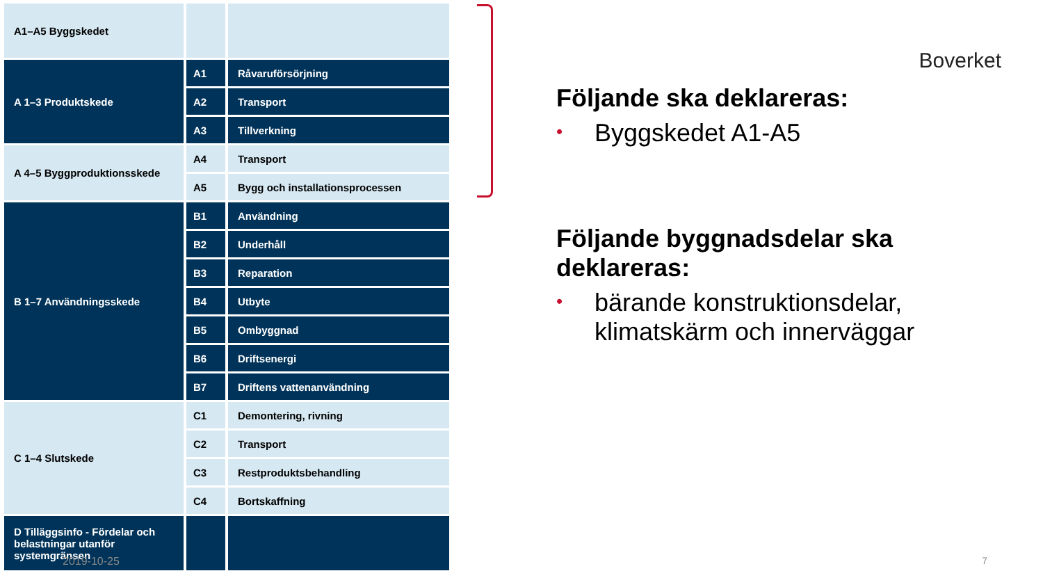| A1–A5 Byggskedet | | |
| A 1–3 Produktskede | A1 | Råvaruförsörjning |
| | A2 | Transport |
| | A3 | Tillverkning |
| A 4–5 Byggproduktionsskede | A4 | Transport |
| | A5 | Bygg och installationsprocessen |
| B 1–7 Användningsskede | B1 | Användning |
| | B2 | Underhåll |
| | B3 | Reparation |
| | B4 | Utbyte |
| | B5 | Ombyggnad |
| | B6 | Driftsenergi |
| | B7 | Driftens vattenanvändning |
| C 1–4 Slutskede | C1 | Demontering, rivning |
| | C2 | Transport |
| | C3 | Restproduktsbehandling |
| | C4 | Bortskaffning |
| D Tilläggsinfo - Fördelar och belastningar utanför systemgränsen | | |
Boverket
Följande ska deklareras:
• Byggskedet A1-A5
Följande byggnadsdelar ska deklareras:
• bärande konstruktionsdelar, klimatskärm och innerväggar
2019-10-25 7